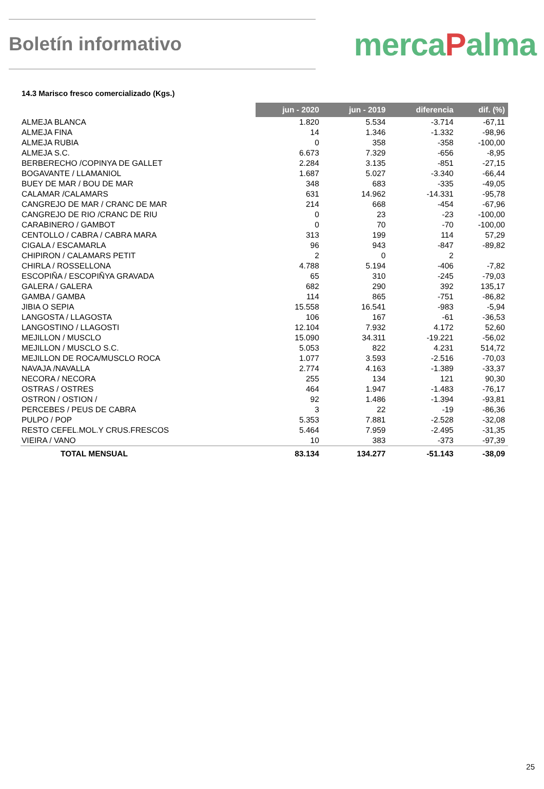Boletín informativo
mercaPalma
14.3 Marisco fresco comercializado (Kgs.)
| | jun - 2020 | jun - 2019 | diferencia | dif. (%) |
| --- | --- | --- | --- | --- |
| ALMEJA BLANCA | 1.820 | 5.534 | -3.714 | -67,11 |
| ALMEJA FINA | 14 | 1.346 | -1.332 | -98,96 |
| ALMEJA RUBIA | 0 | 358 | -358 | -100,00 |
| ALMEJA S.C. | 6.673 | 7.329 | -656 | -8,95 |
| BERBERECHO /COPINYA DE GALLET | 2.284 | 3.135 | -851 | -27,15 |
| BOGAVANTE / LLAMANIOL | 1.687 | 5.027 | -3.340 | -66,44 |
| BUEY DE MAR / BOU DE MAR | 348 | 683 | -335 | -49,05 |
| CALAMAR /CALAMARS | 631 | 14.962 | -14.331 | -95,78 |
| CANGREJO DE MAR / CRANC DE MAR | 214 | 668 | -454 | -67,96 |
| CANGREJO DE RIO /CRANC DE RIU | 0 | 23 | -23 | -100,00 |
| CARABINERO / GAMBOT | 0 | 70 | -70 | -100,00 |
| CENTOLLO / CABRA / CABRA MARA | 313 | 199 | 114 | 57,29 |
| CIGALA / ESCAMARLA | 96 | 943 | -847 | -89,82 |
| CHIPIRON / CALAMARS PETIT | 2 | 0 | 2 | |
| CHIRLA / ROSSELLONA | 4.788 | 5.194 | -406 | -7,82 |
| ESCOPIÑA / ESCOPIÑYA GRAVADA | 65 | 310 | -245 | -79,03 |
| GALERA / GALERA | 682 | 290 | 392 | 135,17 |
| GAMBA / GAMBA | 114 | 865 | -751 | -86,82 |
| JIBIA O SEPIA | 15.558 | 16.541 | -983 | -5,94 |
| LANGOSTA / LLAGOSTA | 106 | 167 | -61 | -36,53 |
| LANGOSTINO / LLAGOSTI | 12.104 | 7.932 | 4.172 | 52,60 |
| MEJILLON / MUSCLO | 15.090 | 34.311 | -19.221 | -56,02 |
| MEJILLON / MUSCLO S.C. | 5.053 | 822 | 4.231 | 514,72 |
| MEJILLON DE ROCA/MUSCLO ROCA | 1.077 | 3.593 | -2.516 | -70,03 |
| NAVAJA /NAVALLA | 2.774 | 4.163 | -1.389 | -33,37 |
| NECORA / NECORA | 255 | 134 | 121 | 90,30 |
| OSTRAS / OSTRES | 464 | 1.947 | -1.483 | -76,17 |
| OSTRON / OSTION / | 92 | 1.486 | -1.394 | -93,81 |
| PERCEBES / PEUS DE CABRA | 3 | 22 | -19 | -86,36 |
| PULPO / POP | 5.353 | 7.881 | -2.528 | -32,08 |
| RESTO CEFEL.MOL.Y CRUS.FRESCOS | 5.464 | 7.959 | -2.495 | -31,35 |
| VIEIRA / VANO | 10 | 383 | -373 | -97,39 |
| TOTAL MENSUAL | 83.134 | 134.277 | -51.143 | -38,09 |
25